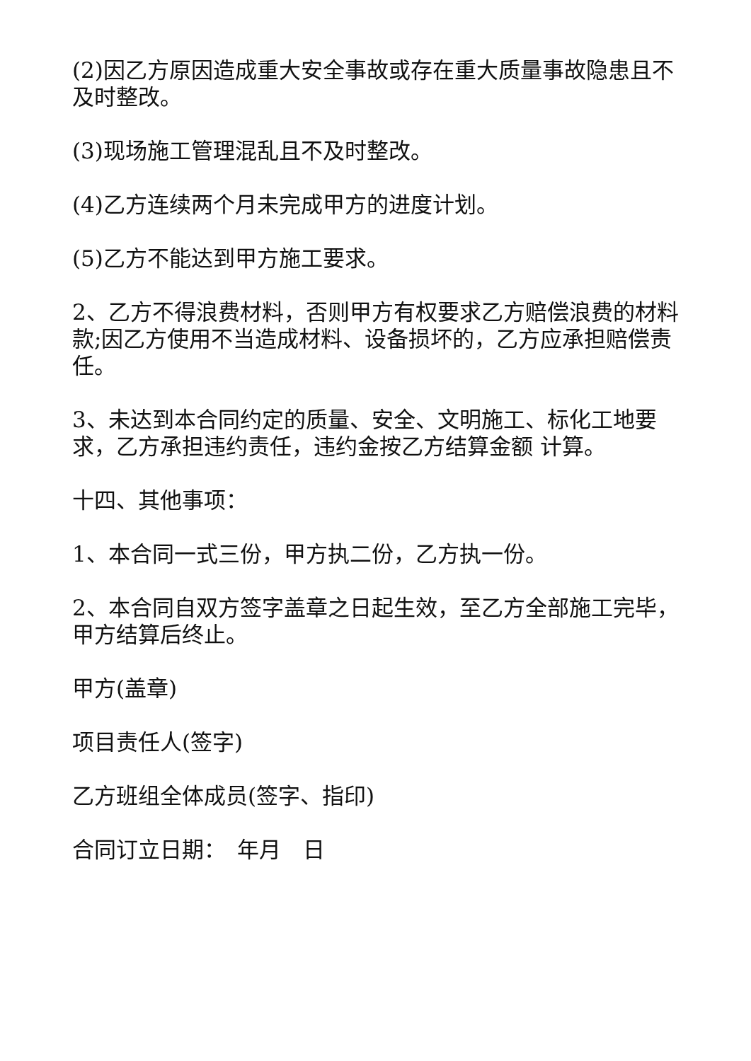(2)因乙方原因造成重大安全事故或存在重大质量事故隐患且不及时整改。
(3)现场施工管理混乱且不及时整改。
(4)乙方连续两个月未完成甲方的进度计划。
(5)乙方不能达到甲方施工要求。
2、乙方不得浪费材料，否则甲方有权要求乙方赔偿浪费的材料款;因乙方使用不当造成材料、设备损坏的，乙方应承担赔偿责任。
3、未达到本合同约定的质量、安全、文明施工、标化工地要求，乙方承担违约责任，违约金按乙方结算金额 计算。
十四、其他事项：
1、本合同一式三份，甲方执二份，乙方执一份。
2、本合同自双方签字盖章之日起生效，至乙方全部施工完毕，甲方结算后终止。
甲方(盖章)
项目责任人(签字)
乙方班组全体成员(签字、指印)
合同订立日期：　年月　日